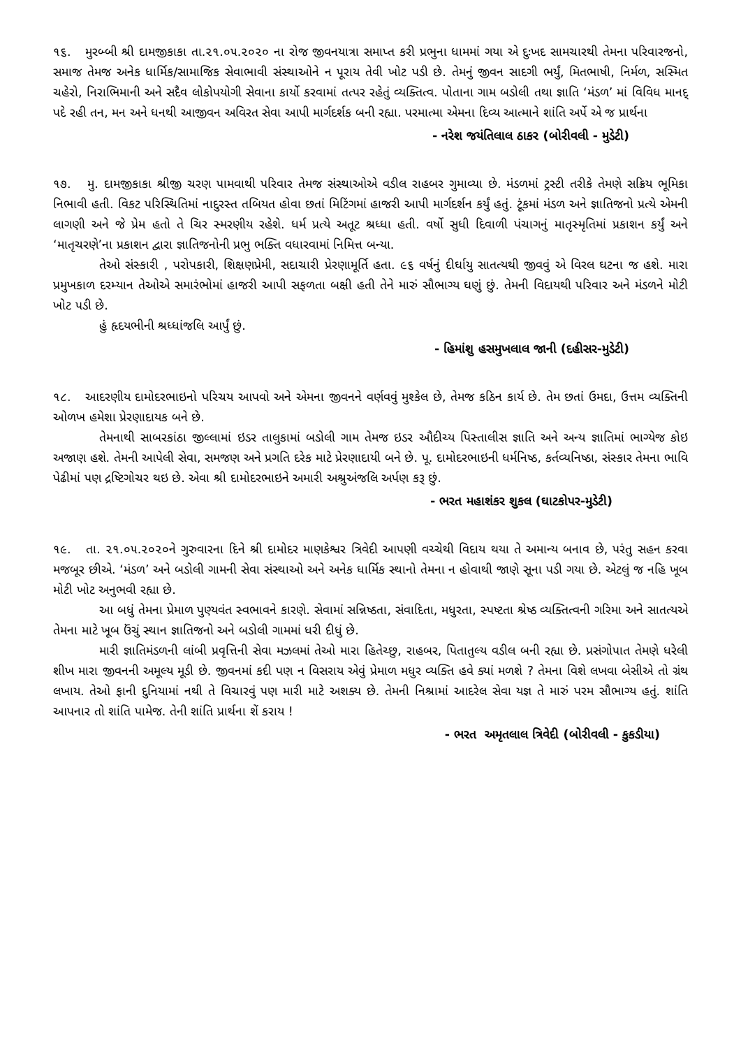૧૬. મુરબ્બી શ્રી દામજીકાકા તા.૨૧.૦૫.૨૦૨૦ ના રોજ જીવનયાત્રા સમાપ્ત કરી પ્રભુના ધામમાં ગયા એ દુઃખદ સામચારથી તેમના પરિવારજનો, સમાજ તેમજ અનેક ધાર્મિક/સામાજિક સેવાભાવી સંસ્થાઓને ન પૂરાય તેવી ખોટ પડી છે. તેમનું જીવન સાદગી ભર્યું, મિતભાષી, નિર્મળ, સસ્મિત ચહેરો, નિરાભિમાની અને સદૈવ લોકોપયોગી સેવાના કાર્યો કરવામાં તત્પર રહેતું વ્યક્તિત્વ. પોતાના ગામ બડોલી તથા જ્ઞાતિ ‘મંડળ’ માં વિવિધ માનદ્ પદે રહી તન, મન અને ધનથી આજીવન અવિરત સેવા આપી માર્ગદર્શક બની રહ્યા. પરમાત્મા એમના દિવ્ય આત્માને શાંતિ અર્પે એ જ પ્રાર્થના
- નરેશ જયંતિલાલ ઠાકર (બોરીવલી - મુડેટી)
૧૭. મુ. દામજીકાકા શ્રીજી ચરણ પામવાથી પરિવાર તેમજ સંસ્થાઓએ વડીલ રાહબર ગુમાવ્યા છે. મંડળમાં ટ્રસ્ટી તરીકે તેમણે સક્રિય ભૂમિકા નિભાવી હતી. વિકટ પરિસ્થિતિમાં નાદુરસ્ત તબિયત હોવા છતાં મિટિંગમાં હાજરી આપી માર્ગદર્શન કર્યું હતું. ટૂંકમાં મંડળ અને જ્ઞાતિજનો પ્રત્યે એમની લાગણી અને જે પ્રેમ હતો તે ચિર સ્મરણીય રહેશે. ધર્મ પ્રત્યે અતૂટ શ્રધ્ધા હતી. વર્ષો સુધી દિવાળી પંચાગનું માતૃસ્મૃતિમાં પ્રકાશન કર્યું અને ‘માતૃચરણે’ના પ્રકાશન દ્વારા જ્ઞાતિજનોની પ્રભુ ભક્તિ વધારવામાં નિમિત્ત બન્યા.
તેઓ સંસ્કારી , પરોપકારી, શિક્ષણપ્રેમી, સદાચારી પ્રેરણામૂર્તિ હતા. ૯૬ વર્ષનું દીર્ઘાયુ સાતત્યથી જીવવું એ વિરલ ઘટના જ હશે. મારા પ્રમુખકાળ દરમ્યાન તેઓએ સમારંભોમાં હાજરી આપી સફળતા બક્ષી હતી તેને મારું સૌભાગ્ય ઘણું છું. તેમની વિદાયથી પરિવાર અને મંડળને મોટી ખોટ પડી છે.
હું હૃદયભીની શ્રધ્ધાંજલિ આર્પું છું.
- હિમાંશુ હસમુખલાલ જાની (દહીસર-મુડેટી)
૧૮. આદરણીય દામોદરભાઇનો પરિચય આપવો અને એમના જીવનને વર્ણવવું મુશ્કેલ છે, તેમજ કઠિન કાર્ય છે. તેમ છતાં ઉમદા, ઉત્તમ વ્યક્તિની ઓળખ હમેશા પ્રેરણાદાયક બને છે.
તેમનાથી સાબરકાંઠા જીલ્લામાં ઇડર તાલુકામાં બડોલી ગામ તેમજ ઇડર ઔદીચ્ય પિસ્તાલીસ જ્ઞાતિ અને અન્ય જ્ઞાતિમાં ભાગ્યેજ કોઇ અજાણ હશે. તેમની આપેલી સેવા, સમજણ અને પ્રગતિ દરેક માટે પ્રેરણાદાયી બને છે. પૂ. દામોદરભાઇની ધર્મનિષ્ઠ, કર્તવ્યનિષ્ઠા, સંસ્કાર તેમના ભાવિ પેઢીમાં પણ દ્રષ્ટિગોચર થઇ છે. એવા શ્રી દામોદરભાઇને અમારી અશ્રુઅંજલિ અર્પણ કરૂ છું.
- ભરત મહાશંકર શુકલ (ઘાટકોપર-મુડેટી)
૧૯. તા. ૨૧.૦૫.૨૦૨૦ને ગુરુવારના દિને શ્રી દામોદર માણકેશ્વર ત્રિવેદી આપણી વચ્ચેથી વિદાય થયા તે અમાન્ય બનાવ છે, પરંતુ સહન કરવા મજબૂર છીએ. ‘મંડળ’ અને બડોલી ગામની સેવા સંસ્થાઓ અને અનેક ધાર્મિક સ્થાનો તેમના ન હોવાથી જાણે સૂના પડી ગયા છે. એટલું જ નહિ ખૂબ મોટી ખોટ અનુભવી રહ્યા છે.
આ બધું તેમના પ્રેમાળ પુણ્યવંત સ્વભાવને કારણે. સેવામાં સન્નિષ્ઠતા, સંવાદિતા, મધુરતા, સ્પષ્ટતા શ્રેષ્ઠ વ્યક્તિત્વની ગરિમા અને સાતત્યએ તેમના માટે ખૂબ ઉંચું સ્થાન જ્ઞાતિજનો અને બડોલી ગામમાં ધરી દીધું છે.
મારી જ્ઞાતિમંડળની લાંબી પ્રવૃત્તિની સેવા મઝલમાં તેઓ મારા હિતેચ્છુ, રાહબર, પિતાતુલ્ય વડીલ બની રહ્યા છે. પ્રસંગોપાત તેમણે ધરેલી શીખ મારા જીવનની અમૂલ્ય મૂડી છે. જીવનમાં કદી પણ ન વિસરાય એવું પ્રેમાળ મધુર વ્યક્તિ હવે ક્યાં મળશે ? તેમના વિશે લખવા બેસીએ તો ગ્રંથ લખાય. તેઓ ફાની દુનિયામાં નથી તે વિચારવું પણ મારી માટે અશક્ય છે. તેમની નિશ્રામાં આદરેલ સેવા યજ્ઞ તે મારું પરમ સૌભાગ્ય હતું. શાંતિ આપનાર તો શાંતિ પામેજ. તેની શાંતિ પ્રાર્થના શેં કરાય !
- ભરત અમૃતલાલ ત્રિવેદી (બોરીવલી - કુકડીયા)